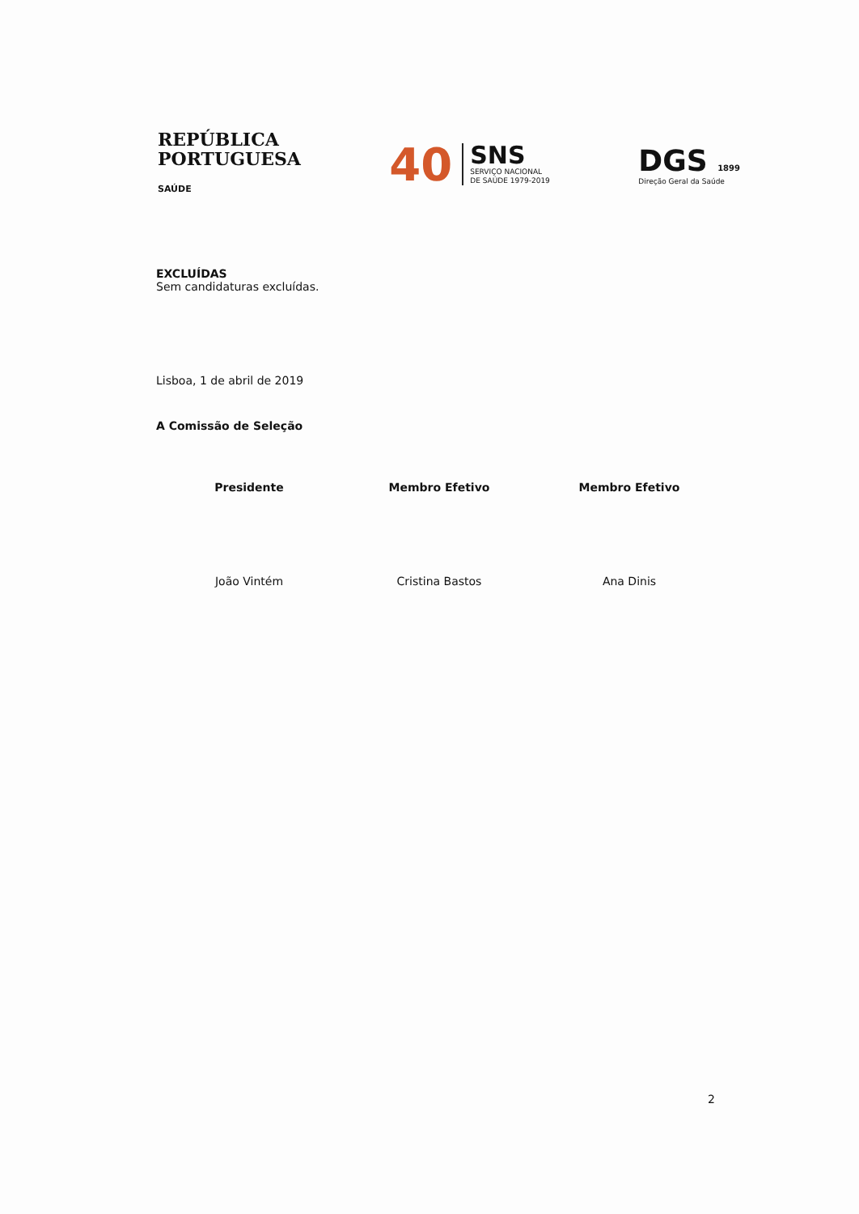REPÚBLICA
PORTUGUESA
SAÚDE
40
SNS
SERVIÇO NACIONAL
DE SAÚDE 1979-2019
DGS 1899
Direção Geral da Saúde
EXCLUÍDAS
Sem candidaturas excluídas.
Lisboa, 1 de abril de 2019
A Comissão de Seleção
Presidente
João Vintém
Membro Efetivo
Cristina Bastos
Membro Efetivo
Ana Dinis
2